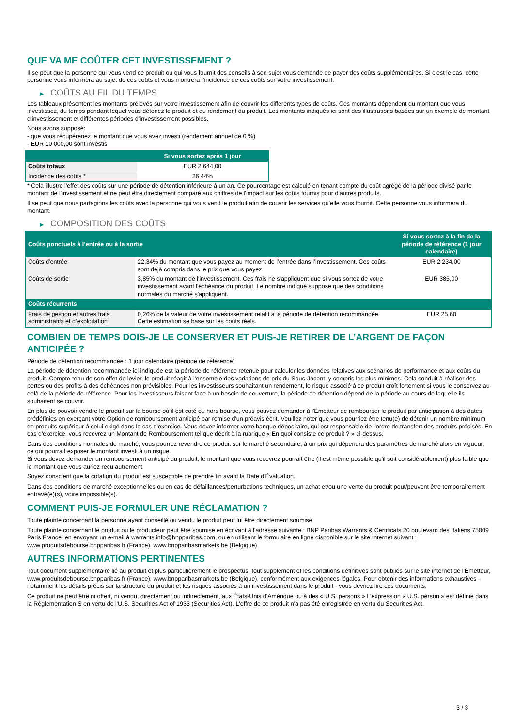QUE VA ME COÛTER CET INVESTISSEMENT ?
Il se peut que la personne qui vous vend ce produit ou qui vous fournit des conseils à son sujet vous demande de payer des coûts supplémentaires. Si c’est le cas, cette personne vous informera au sujet de ces coûts et vous montrera l’incidence de ces coûts sur votre investissement.
▶ COÛTS AU FIL DU TEMPS
Les tableaux présentent les montants prélevés sur votre investissement afin de couvrir les différents types de coûts. Ces montants dépendent du montant que vous investissez, du temps pendant lequel vous détenez le produit et du rendement du produit. Les montants indiqués ici sont des illustrations basées sur un exemple de montant d’investissement et différentes périodes d’investissement possibles.
Nous avons supposé:
- que vous récupéreriez le montant que vous avez investi (rendement annuel de 0 %)
- EUR 10 000,00 sont investis
| | Si vous sortez après 1 jour |
| --- | --- |
| Coûts totaux | EUR 2 644,00 |
| Incidence des coûts * | 26,44% |
* Cela illustre l'effet des coûts sur une période de détention inférieure à un an. Ce pourcentage est calculé en tenant compte du coût agrégé de la période divisé par le montant de l'investissement et ne peut être directement comparé aux chiffres de l'impact sur les coûts fournis pour d'autres produits.
Il se peut que nous partagions les coûts avec la personne qui vous vend le produit afin de couvrir les services qu’elle vous fournit. Cette personne vous informera du montant.
▶ COMPOSITION DES COÛTS
| Coûts ponctuels à l’entrée ou à la sortie | | Si vous sortez à la fin de la période de référence (1 jour calendaire) |
| --- | --- | --- |
| Coûts d'entrée | 22,34% du montant que vous payez au moment de l’entrée dans l’investissement. Ces coûts sont déjà compris dans le prix que vous payez. | EUR 2 234,00 |
| Coûts de sortie | 3,85% du montant de l'investissement. Ces frais ne s'appliquent que si vous sortez de votre investissement avant l'échéance du produit. Le nombre indiqué suppose que des conditions normales du marché s'appliquent. | EUR 385,00 |
| Coûts récurrents | | |
| Frais de gestion et autres frais administratifs et d’exploitation | 0,26% de la valeur de votre investissement relatif à la période de détention recommandée. Cette estimation se base sur les coûts réels. | EUR 25,60 |
COMBIEN DE TEMPS DOIS-JE LE CONSERVER ET PUIS-JE RETIRER DE L’ARGENT DE FAÇON ANTICIPÉE ?
Période de détention recommandée : 1 jour calendaire (période de référence)
La période de détention recommandée ici indiquée est la période de référence retenue pour calculer les données relatives aux scénarios de performance et aux coûts du produit. Compte-tenu de son effet de levier, le produit réagit à l’ensemble des variations de prix du Sous-Jacent, y compris les plus minimes. Cela conduit à réaliser des pertes ou des profits à des échéances non prévisibles. Pour les investisseurs souhaitant un rendement, le risque associé à ce produit croît fortement si vous le conservez au-delà de la période de référence. Pour les investisseurs faisant face à un besoin de couverture, la période de détention dépend de la période au cours de laquelle ils souhaitent se couvrir.
En plus de pouvoir vendre le produit sur la bourse où il est coté ou hors bourse, vous pouvez demander à l'Émetteur de rembourser le produit par anticipation à des dates prédéfinies en exerçant votre Option de remboursement anticipé par remise d'un préavis écrit. Veuillez noter que vous pourriez être tenu(e) de détenir un nombre minimum de produits supérieur à celui exigé dans le cas d'exercice. Vous devez informer votre banque dépositaire, qui est responsable de l'ordre de transfert des produits précisés. En cas d'exercice, vous recevrez un Montant de Remboursement tel que décrit à la rubrique « En quoi consiste ce produit ? » ci-dessus.
Dans des conditions normales de marché, vous pourrez revendre ce produit sur le marché secondaire, à un prix qui dépendra des paramètres de marché alors en vigueur, ce qui pourrait exposer le montant investi à un risque.
Si vous devez demander un remboursement anticipé du produit, le montant que vous recevrez pourrait être (il est même possible qu'il soit considérablement) plus faible que le montant que vous auriez reçu autrement.
Soyez conscient que la cotation du produit est susceptible de prendre fin avant la Date d'Évaluation.
Dans des conditions de marché exceptionnelles ou en cas de défaillances/perturbations techniques, un achat et/ou une vente du produit peut/peuvent être temporairement entravé(e)(s), voire impossible(s).
COMMENT PUIS-JE FORMULER UNE RÉCLAMATION ?
Toute plainte concernant la personne ayant conseillé ou vendu le produit peut lui être directement soumise.
Toute plainte concernant le produit ou le producteur peut être soumise en écrivant à l'adresse suivante : BNP Paribas Warrants & Certificats 20 boulevard des Italiens 75009 Paris France, en envoyant un e-mail à warrants.info@bnpparibas.com, ou en utilisant le formulaire en ligne disponible sur le site Internet suivant : www.produitsdebourse.bnpparibas.fr (France), www.bnpparibasmarkets.be (Belgique)
AUTRES INFORMATIONS PERTINENTES
Tout document supplémentaire lié au produit et plus particulièrement le prospectus, tout supplément et les conditions définitives sont publiés sur le site internet de l'Émetteur, www.produitsdebourse.bnpparibas.fr (France), www.bnpparibasmarkets.be (Belgique), conformément aux exigences légales. Pour obtenir des informations exhaustives - notamment les détails précis sur la structure du produit et les risques associés à un investissement dans le produit - vous devriez lire ces documents.
Ce produit ne peut être ni offert, ni vendu, directement ou indirectement, aux États-Unis d'Amérique ou à des « U.S. persons » L'expression « U.S. person » est définie dans la Réglementation S en vertu de l'U.S. Securities Act of 1933 (Securities Act). L'offre de ce produit n'a pas été enregistrée en vertu du Securities Act.
3 / 3